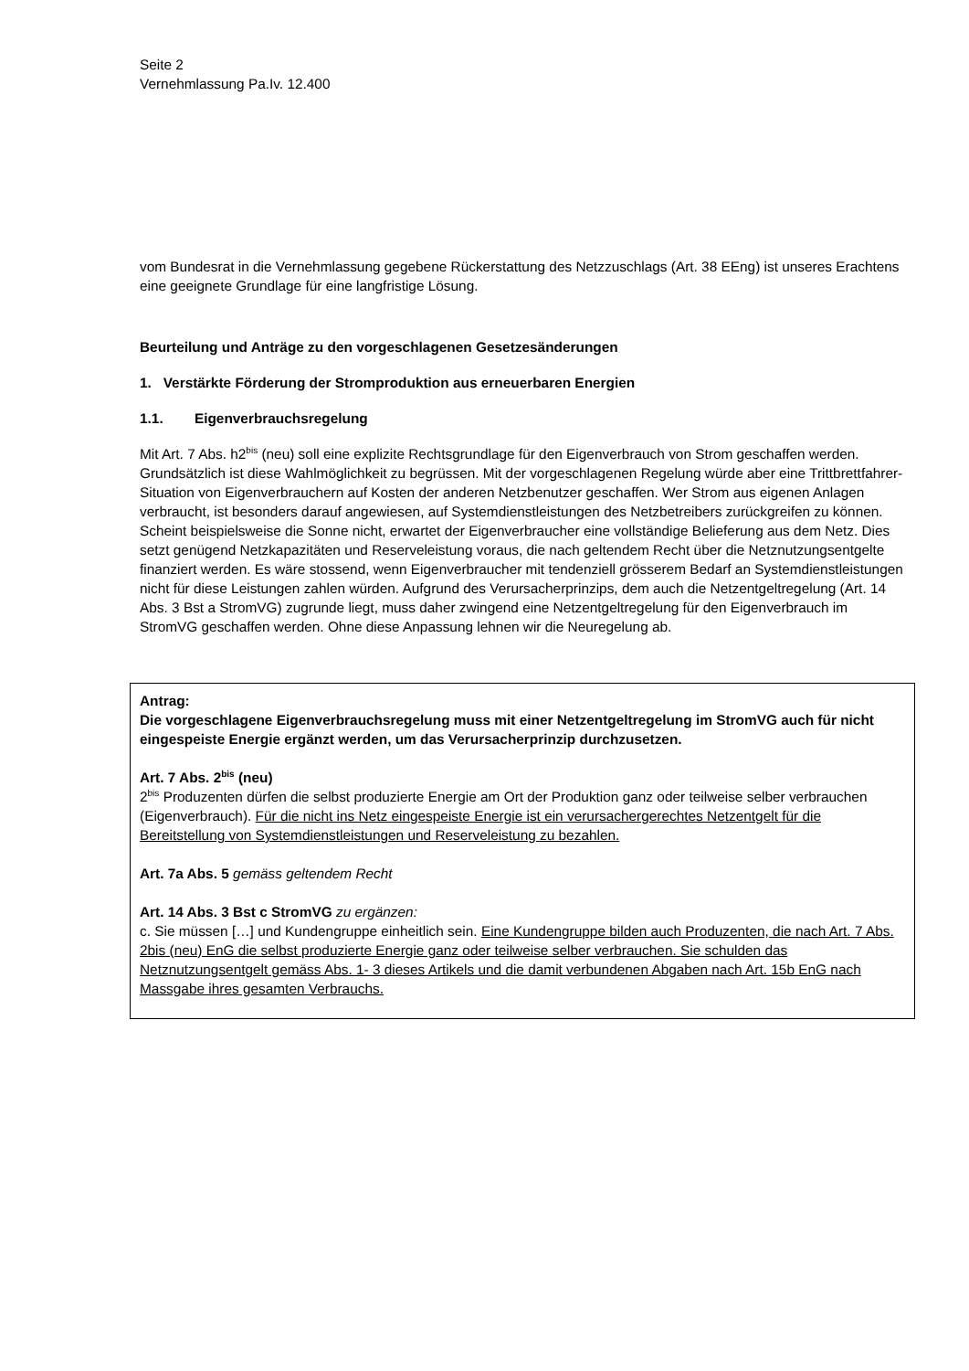Seite 2
Vernehmlassung Pa.Iv. 12.400
vom Bundesrat in die Vernehmlassung gegebene Rückerstattung des Netzzuschlags (Art. 38 EEng) ist unseres Erachtens eine geeignete Grundlage für eine langfristige Lösung.
Beurteilung und Anträge zu den vorgeschlagenen Gesetzesänderungen
1. Verstärkte Förderung der Stromproduktion aus erneuerbaren Energien
1.1. Eigenverbrauchsregelung
Mit Art. 7 Abs. h2<sup>bis</sup> (neu) soll eine explizite Rechtsgrundlage für den Eigenverbrauch von Strom geschaffen werden. Grundsätzlich ist diese Wahlmöglichkeit zu begrüssen. Mit der vorgeschlagenen Regelung würde aber eine Trittbrettfahrer-Situation von Eigenverbrauchern auf Kosten der anderen Netzbenutzer geschaffen. Wer Strom aus eigenen Anlagen verbraucht, ist besonders darauf angewiesen, auf Systemdienstleistungen des Netzbetreibers zurückgreifen zu können. Scheint beispielsweise die Sonne nicht, erwartet der Eigenverbraucher eine vollständige Belieferung aus dem Netz. Dies setzt genügend Netzkapazitäten und Reserveleistung voraus, die nach geltendem Recht über die Netznutzungsentgelte finanziert werden. Es wäre stossend, wenn Eigenverbraucher mit tendenziell grösserem Bedarf an Systemdienstleistungen nicht für diese Leistungen zahlen würden. Aufgrund des Verursacherprinzips, dem auch die Netzentgeltregelung (Art. 14 Abs. 3 Bst a StromVG) zugrunde liegt, muss daher zwingend eine Netzentgeltregelung für den Eigenverbrauch im StromVG geschaffen werden. Ohne diese Anpassung lehnen wir die Neuregelung ab.
Antrag:
Die vorgeschlagene Eigenverbrauchsregelung muss mit einer Netzentgeltregelung im StromVG auch für nicht eingespeiste Energie ergänzt werden, um das Verursacherprinzip durchzusetzen.
Art. 7 Abs. 2<sup>bis</sup> (neu)
2<sup>bis</sup> Produzenten dürfen die selbst produzierte Energie am Ort der Produktion ganz oder teilweise selber verbrauchen (Eigenverbrauch). Für die nicht ins Netz eingespeiste Energie ist ein verursachergerechtes Netzentgelt für die Bereitstellung von Systemdienstleistungen und Reserveleistung zu bezahlen.
Art. 7a Abs. 5 gemäss geltendem Recht
Art. 14 Abs. 3 Bst c StromVG zu ergänzen:
c. Sie müssen […] und Kundengruppe einheitlich sein. Eine Kundengruppe bilden auch Produzenten, die nach Art. 7 Abs. 2bis (neu) EnG die selbst produzierte Energie ganz oder teilweise selber verbrauchen. Sie schulden das Netznutzungsentgelt gemäss Abs. 1- 3 dieses Artikels und die damit verbundenen Abgaben nach Art. 15b EnG nach Massgabe ihres gesamten Verbrauchs.